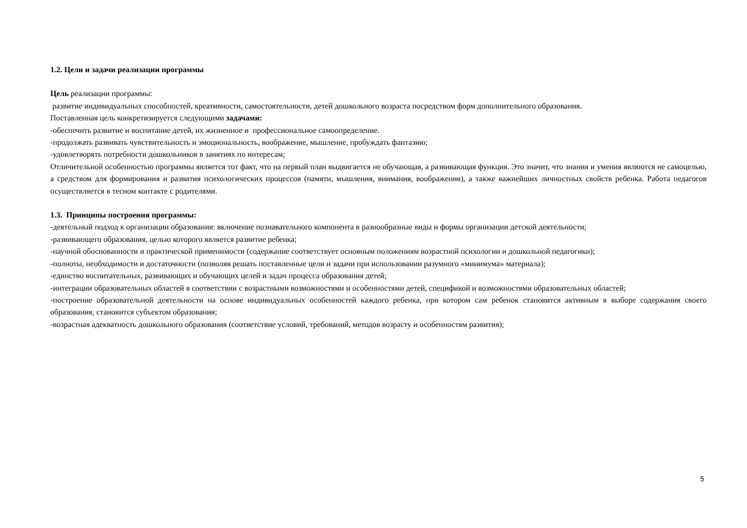1.2. Цели и задачи реализации программы
Цель реализации программы:
развитие индивидуальных способностей, креативности, самостоятельности, детей дошкольного возраста посредством форм дополнительного образования.
Поставленная цель конкретизируется следующими задачами:
-обеспечить развитие и воспитание детей, их жизненное и профессиональное самоопределение.
-продолжать развивать чувствительность и эмоциональность, воображение, мышление, пробуждать фантазию;
-удовлетворять потребности дошкольников в занятиях по интересам;
Отличительной особенностью программы является тот факт, что на первый план выдвигается не обучающая, а развивающая функция. Это значит, что знания и умения являются не самоцелью, а средством для формирования и развития психологических процессов (памяти, мышления, внимания, воображения), а также важнейших личностных свойств ребенка. Работа педагогов осуществляется в тесном контакте с родителями.
1.3. Принципы построения программы:
-деятельный подход к организации образования: включение познавательного компонента в разнообразные виды и формы организации детской деятельности;
-развивающего образования, целью которого является развитие ребенка;
-научной обоснованности и практической применимости (содержание соответствует основным положениям возрастной психологии и дошкольной педагогики);
-полноты, необходимости и достаточности (позволяя решать поставленные цели и задачи при использовании разумного «минимума» материала);
-единство воспитательных, развивающих и обучающих целей и задач процесса образования детей;
-интеграции образовательных областей в соответствии с возрастными возможностями и особенностями детей, спецификой и возможностями образовательных областей;
-построение образовательной деятельности на основе индивидуальных особенностей каждого ребенка, при котором сам ребенок становится активным в выборе содержания своего образования, становится субъектом образования;
-возрастная адекватность дошкольного образования (соответствие условий, требований, методов возрасту и особенностям развития);
5